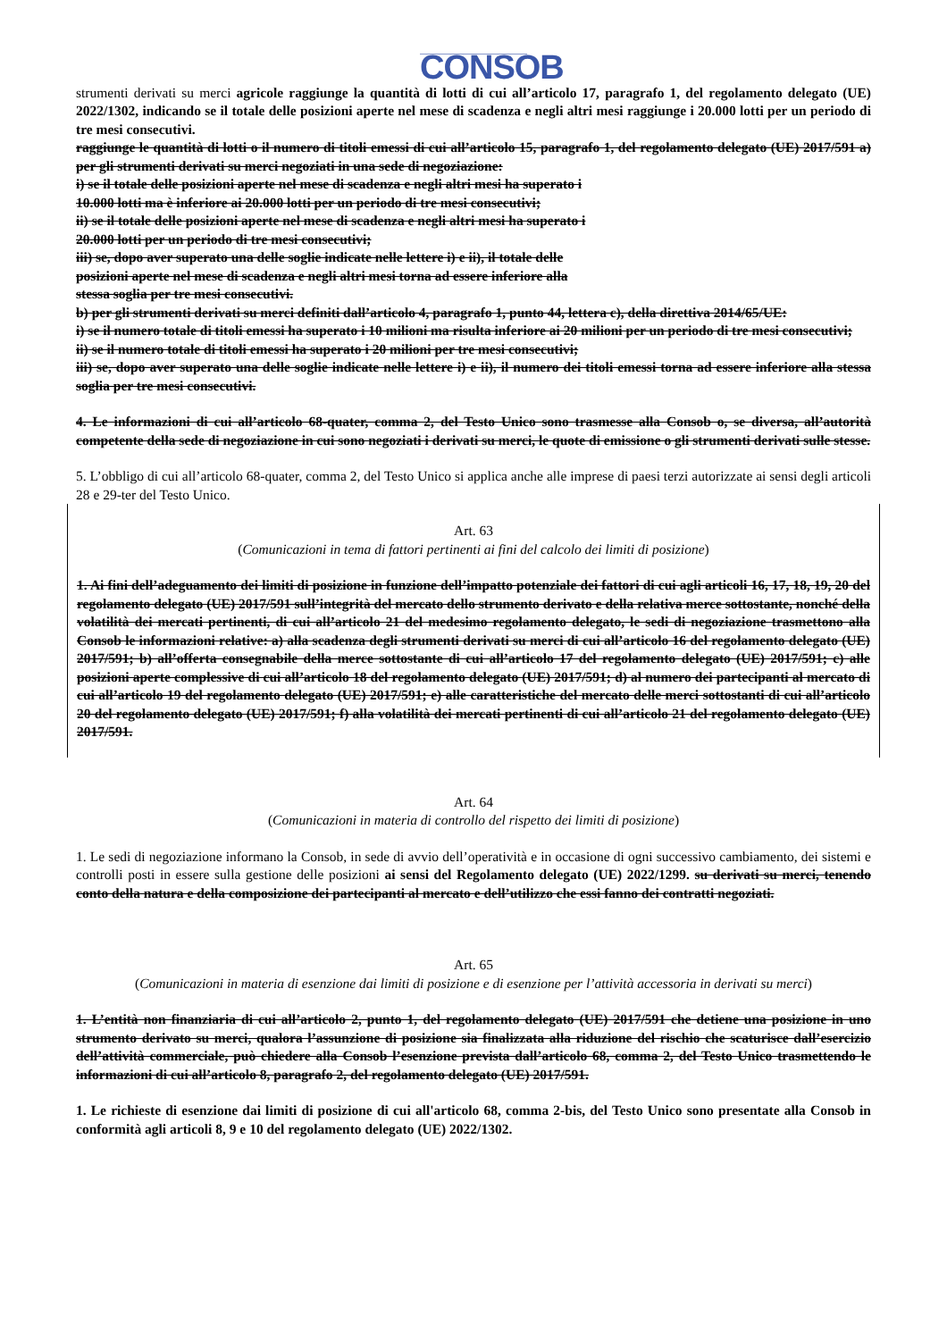CONSOB
strumenti derivati su merci agricole raggiunge la quantità di lotti di cui all’articolo 17, paragrafo 1, del regolamento delegato (UE) 2022/1302, indicando se il totale delle posizioni aperte nel mese di scadenza e negli altri mesi raggiunge i 20.000 lotti per un periodo di tre mesi consecutivi.
raggiunge le quantità di lotti o il numero di titoli emessi di cui all’articolo 15, paragrafo 1, del regolamento delegato (UE) 2017/591 a) per gli strumenti derivati su merci negoziati in una sede di negoziazione:
i) se il totale delle posizioni aperte nel mese di scadenza e negli altri mesi ha superato i
10.000 lotti ma è inferiore ai 20.000 lotti per un periodo di tre mesi consecutivi;
ii) se il totale delle posizioni aperte nel mese di scadenza e negli altri mesi ha superato i
20.000 lotti per un periodo di tre mesi consecutivi;
iii) se, dopo aver superato una delle soglie indicate nelle lettere i) e ii), il totale delle
posizioni aperte nel mese di scadenza e negli altri mesi torna ad essere inferiore alla
stessa soglia per tre mesi consecutivi.
b) per gli strumenti derivati su merci definiti dall’articolo 4, paragrafo 1, punto 44, lettera c), della direttiva 2014/65/UE:
i) se il numero totale di titoli emessi ha superato i 10 milioni ma risulta inferiore ai 20 milioni per un periodo di tre mesi consecutivi;
ii) se il numero totale di titoli emessi ha superato i 20 milioni per tre mesi consecutivi;
iii) se, dopo aver superato una delle soglie indicate nelle lettere i) e ii), il numero dei titoli emessi torna ad essere inferiore alla stessa soglia per tre mesi consecutivi.
4. Le informazioni di cui all’articolo 68-quater, comma 2, del Testo Unico sono trasmesse alla Consob o, se diversa, all’autorità competente della sede di negoziazione in cui sono negoziati i derivati su merci, le quote di emissione o gli strumenti derivati sulle stesse.
5. L’obbligo di cui all’articolo 68-quater, comma 2, del Testo Unico si applica anche alle imprese di paesi terzi autorizzate ai sensi degli articoli 28 e 29-ter del Testo Unico.
Art. 63
(Comunicazioni in tema di fattori pertinenti ai fini del calcolo dei limiti di posizione)
1. Ai fini dell’adeguamento dei limiti di posizione in funzione dell’impatto potenziale dei fattori di cui agli articoli 16, 17, 18, 19, 20 del regolamento delegato (UE) 2017/591 sull’integrità del mercato dello strumento derivato e della relativa merce sottostante, nonché della volatilità dei mercati pertinenti, di cui all’articolo 21 del medesimo regolamento delegato, le sedi di negoziazione trasmettono alla Consob le informazioni relative: a) alla scadenza degli strumenti derivati su merci di cui all’articolo 16 del regolamento delegato (UE) 2017/591; b) all’offerta consegnabile della merce sottostante di cui all’articolo 17 del regolamento delegato (UE) 2017/591; c) alle posizioni aperte complessive di cui all’articolo 18 del regolamento delegato (UE) 2017/591; d) al numero dei partecipanti al mercato di cui all’articolo 19 del regolamento delegato (UE) 2017/591; e) alle caratteristiche del mercato delle merci sottostanti di cui all’articolo 20 del regolamento delegato (UE) 2017/591; f) alla volatilità dei mercati pertinenti di cui all’articolo 21 del regolamento delegato (UE) 2017/591.
Art. 64
(Comunicazioni in materia di controllo del rispetto dei limiti di posizione)
1. Le sedi di negoziazione informano la Consob, in sede di avvio dell’operatività e in occasione di ogni successivo cambiamento, dei sistemi e controlli posti in essere sulla gestione delle posizioni ai sensi del Regolamento delegato (UE) 2022/1299. su derivati su merci, tenendo conto della natura e della composizione dei partecipanti al mercato e dell’utilizzo che essi fanno dei contratti negoziati.
Art. 65
(Comunicazioni in materia di esenzione dai limiti di posizione e di esenzione per l’attività accessoria in derivati su merci)
1. L’entità non finanziaria di cui all’articolo 2, punto 1, del regolamento delegato (UE) 2017/591 che detiene una posizione in uno strumento derivato su merci, qualora l’assunzione di posizione sia finalizzata alla riduzione del rischio che scaturisce dall’esercizio dell’attività commerciale, può chiedere alla Consob l’esenzione prevista dall’articolo 68, comma 2, del Testo Unico trasmettendo le informazioni di cui all’articolo 8, paragrafo 2, del regolamento delegato (UE) 2017/591.
1. Le richieste di esenzione dai limiti di posizione di cui all'articolo 68, comma 2-bis, del Testo Unico sono presentate alla Consob in conformità agli articoli 8, 9 e 10 del regolamento delegato (UE) 2022/1302.